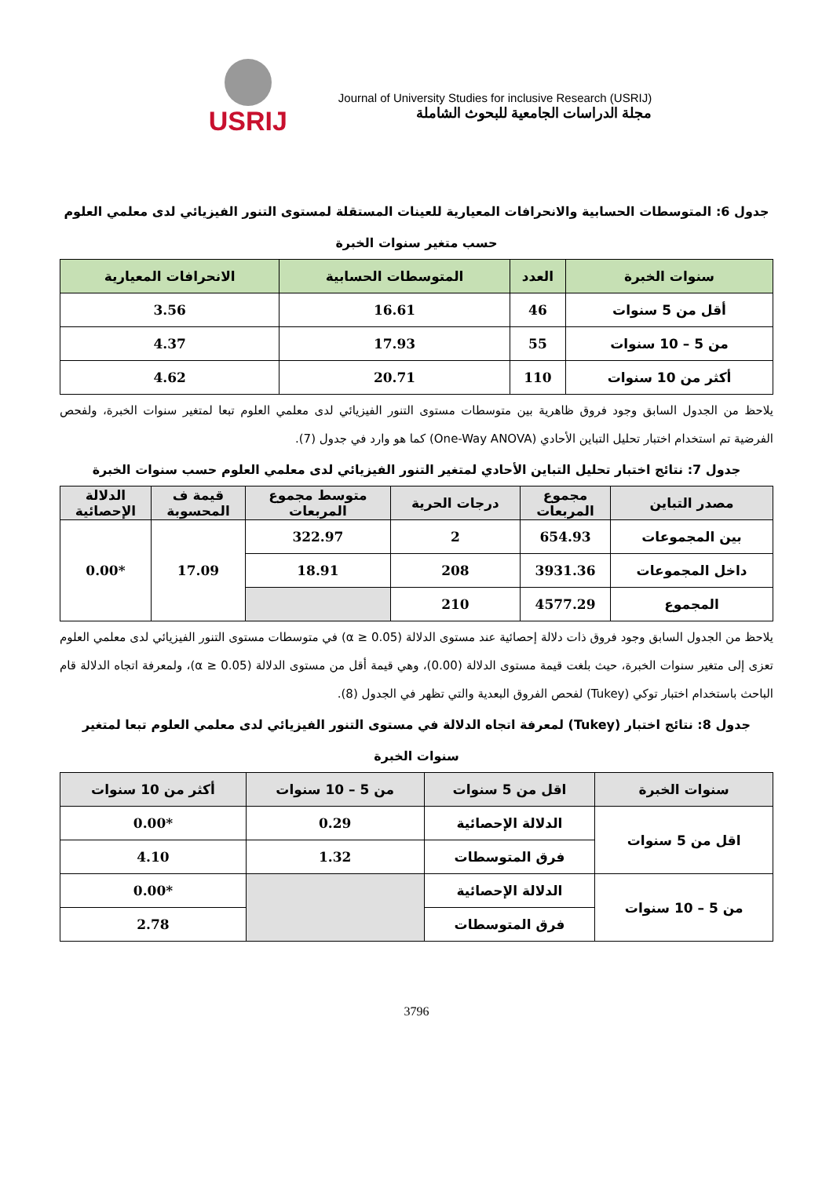USRIJ
Journal of University Studies for inclusive Research (USRIJ)
مجلة الدراسات الجامعية للبحوث الشاملة
جدول 6: المتوسطات الحسابية والانحرافات المعيارية للعينات المستقلة لمستوى التنور الفيزيائي لدى معلمي العلوم حسب متغير سنوات الخبرة
| سنوات الخبرة | العدد | المتوسطات الحسابية | الانحرافات المعيارية |
| --- | --- | --- | --- |
| أقل من 5 سنوات | 46 | 16.61 | 3.56 |
| من 5 – 10 سنوات | 55 | 17.93 | 4.37 |
| أكثر من 10 سنوات | 110 | 20.71 | 4.62 |
يلاحظ من الجدول السابق وجود فروق ظاهرية بين متوسطات مستوى التنور الفيزيائي لدى معلمي العلوم تبعا لمتغير سنوات الخبرة، ولفحص الفرضية تم استخدام اختبار تحليل التباين الأحادي (One-Way ANOVA) كما هو وارد في جدول (7).
جدول 7: نتائج اختبار تحليل التباين الأحادي لمتغير التنور الفيزيائي لدى معلمي العلوم حسب سنوات الخبرة
| مصدر التباين | مجموع المربعات | درجات الحرية | متوسط مجموع المربعات | قيمة ف المحسوبة | الدلالة الإحصائية |
| --- | --- | --- | --- | --- | --- |
| بين المجموعات | 654.93 | 2 | 322.97 | 17.09 | *0.00 |
| داخل المجموعات | 3931.36 | 208 | 18.91 | | |
| المجموع | 4577.29 | 210 | | | |
يلاحظ من الجدول السابق وجود فروق ذات دلالة إحصائية عند مستوى الدلالة (α ≥ 0.05) في متوسطات مستوى التنور الفيزيائي لدى معلمي العلوم تعزى إلى متغير سنوات الخبرة، حيث بلغت قيمة مستوى الدلالة (0.00)، وهي قيمة أقل من مستوى الدلالة (α ≥ 0.05)، ولمعرفة اتجاه الدلالة قام الباحث باستخدام اختبار توكي (Tukey) لفحص الفروق البعدية والتي تظهر في الجدول (8).
جدول 8: نتائج اختبار (Tukey) لمعرفة اتجاه الدلالة في مستوى التنور الفيزيائي لدى معلمي العلوم تبعا لمتغير سنوات الخبرة
| سنوات الخبرة | اقل من 5 سنوات | من 5 – 10 سنوات | أكثر من 10 سنوات |
| --- | --- | --- | --- |
| اقل من 5 سنوات | الدلالة الإحصائية | 0.29 | *0.00 |
| | فرق المتوسطات | 1.32 | 4.10 |
| من 5 – 10 سنوات | الدلالة الإحصائية | | *0.00 |
| | فرق المتوسطات | | 2.78 |
3796